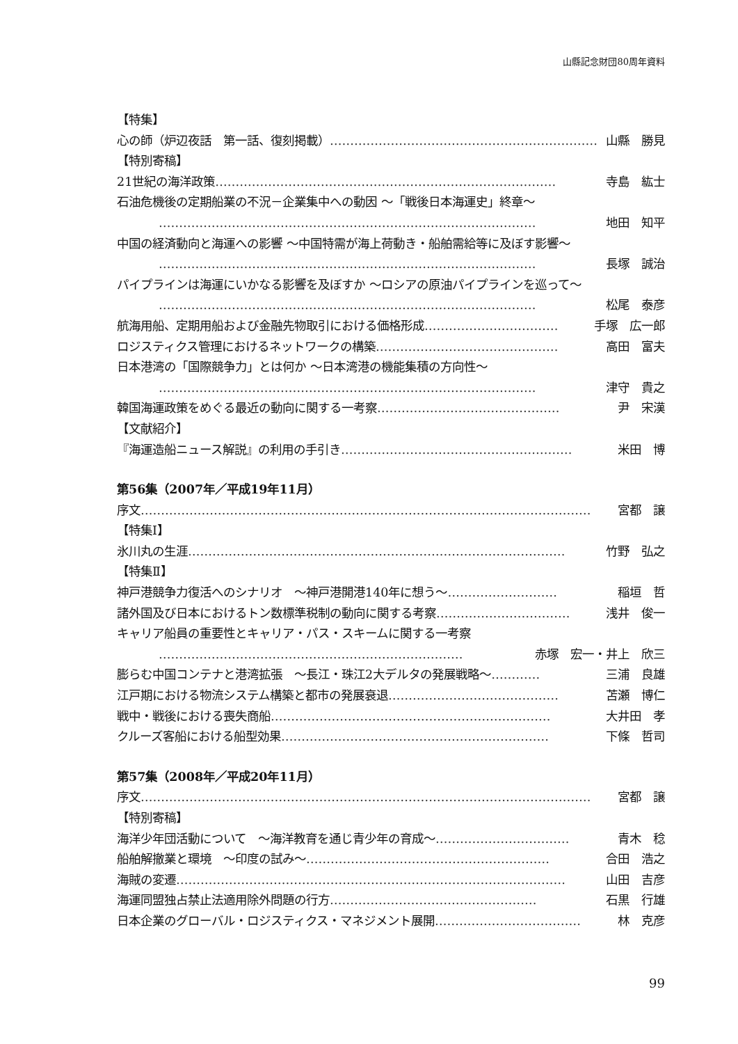山縣記念財団80周年資料
【特集】
心の師（炉辺夜話　第一話、復刻掲載） ………………………………………………………… 山縣　勝見
【特別寄稿】
21世紀の海洋政策 ………………………………………………………………………… 寺島　紘士
石油危機後の定期船業の不況－企業集中への動因 ～「戦後日本海運史」終章～
………………………………………………………………………………… 地田　知平
中国の経済動向と海運への影響 ～中国特需が海上荷動き・船舶需給等に及ぼす影響～
………………………………………………………………………………… 長塚　誠治
パイプラインは海運にいかなる影響を及ぼすか ～ロシアの原油パイプラインを巡って～
………………………………………………………………………………… 松尾　泰彦
航海用船、定期用船および金融先物取引における価格形成 …………………………… 手塚　広一郎
ロジスティクス管理におけるネットワークの構築 ……………………………………… 高田　富夫
日本港湾の「国際競争力」とは何か ～日本湾港の機能集積の方向性～
………………………………………………………………………………… 津守　貴之
韓国海運政策をめぐる最近の動向に関する一考察 ……………………………………… 尹　宋漢
【文献紹介】
『海運造船ニュース解説』の利用の手引き ………………………………………………… 米田　博
第56集（2007年／平成19年11月）
序文 ………………………………………………………………………………………………… 宮都　譲
【特集Ⅰ】
氷川丸の生涯 ………………………………………………………………………………… 竹野　弘之
【特集Ⅱ】
神戸港競争力復活へのシナリオ　～神戸港開港140年に想う～ ……………………… 稲垣　哲
諸外国及び日本におけるトン数標準税制の動向に関する考察 …………………………… 浅井　俊一
キャリア船員の重要性とキャリア・パス・スキームに関する一考察
………………………………………………………………… 赤塚　宏一・井上　欣三
膨らむ中国コンテナと港湾拡張　～長江・珠江2大デルタの発展戦略～ ………… 三浦　良雄
江戸期における物流システム構築と都市の発展衰退 …………………………………… 苫瀬　博仁
戦中・戦後における喪失商船 …………………………………………………………… 大井田　孝
クルーズ客船における船型効果 ………………………………………………………… 下條　哲司
第57集（2008年／平成20年11月）
序文 ………………………………………………………………………………………………… 宮都　譲
【特別寄稿】
海洋少年団活動について　～海洋教育を通じ青少年の育成～ …………………………… 青木　稔
船舶解撤業と環境　～印度の試み～ …………………………………………………… 合田　浩之
海賊の変遷 …………………………………………………………………………………… 山田　吉彦
海運同盟独占禁止法適用除外問題の行方 …………………………………………… 石黒　行雄
日本企業のグローバル・ロジスティクス・マネジメント展開 ……………………………… 林　克彦
99